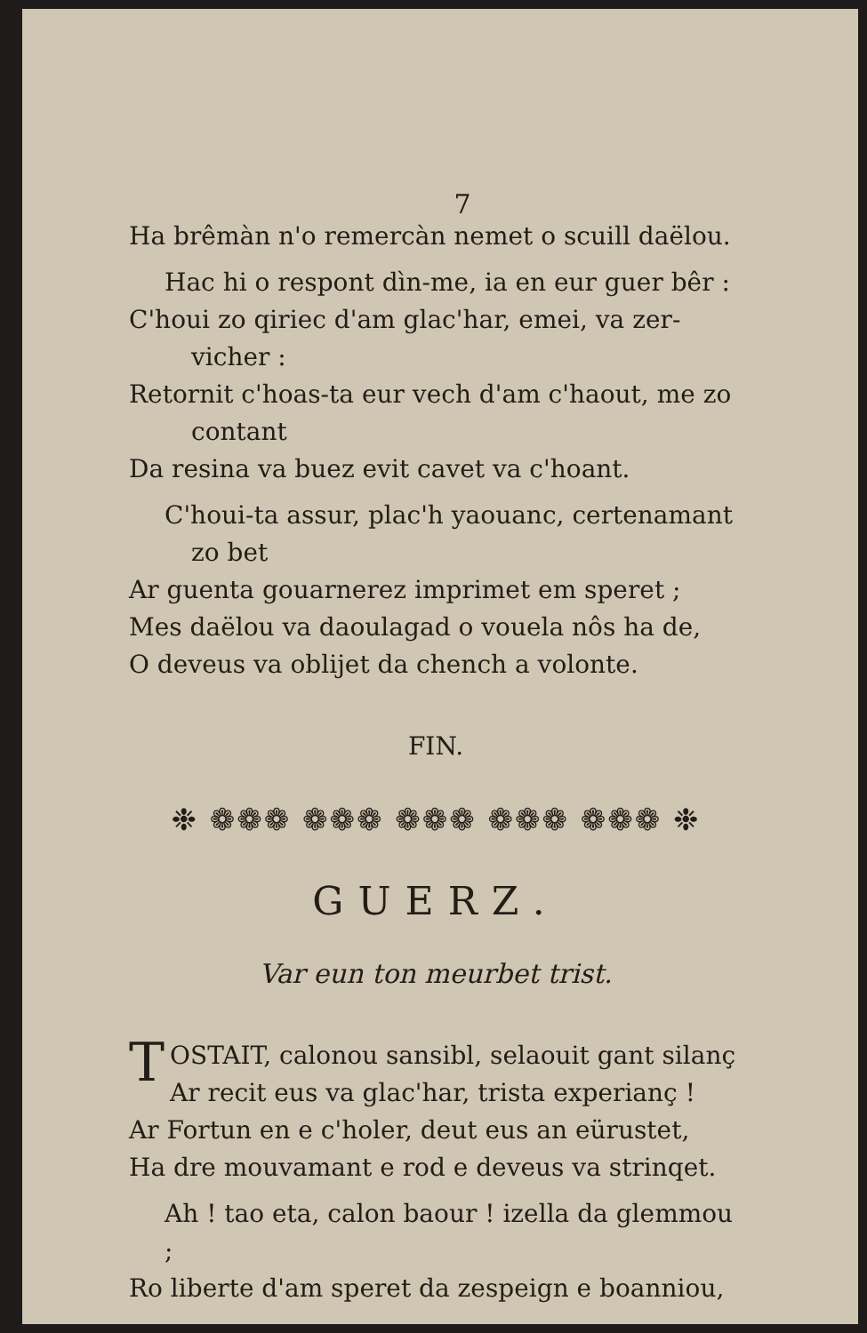7
Ha brêmàn n'o remercàn nemet o scuill daëlou.
Hac hi o respont dìn-me, ia en eur guer bêr :
C'houi zo qiriec d'am glac'har, emei, va zer-
vicher :
Retornit c'hoas-ta eur vech d'am c'haout, me zo
contant
Da resina va buez evit cavet va c'hoant.
C'houi-ta assur, plac'h yaouanc, certenamant
zo bet
Ar guenta gouarnerez imprimet em speret ;
Mes daëlou va daoulagad o vouela nôs ha de,
O deveus va oblijet da chench a volonte.
FIN.
❉ ❁❁❁ ❁❁❁ ❁❁❁ ❁❁❁ ❁❁❁ ❉
GUERZ.
Var eun ton meurbet trist.
TOSTAIT, calonou sansibl, selaouit gant silanç
Ar recit eus va glac'har, trista experianç !
Ar Fortun en e c'holer, deut eus an eürustet,
Ha dre mouvamant e rod e deveus va strinqet.
Ah ! tao eta, calon baour ! izella da glemmou ;
Ro liberte d'am speret da zespeign e boanniou,